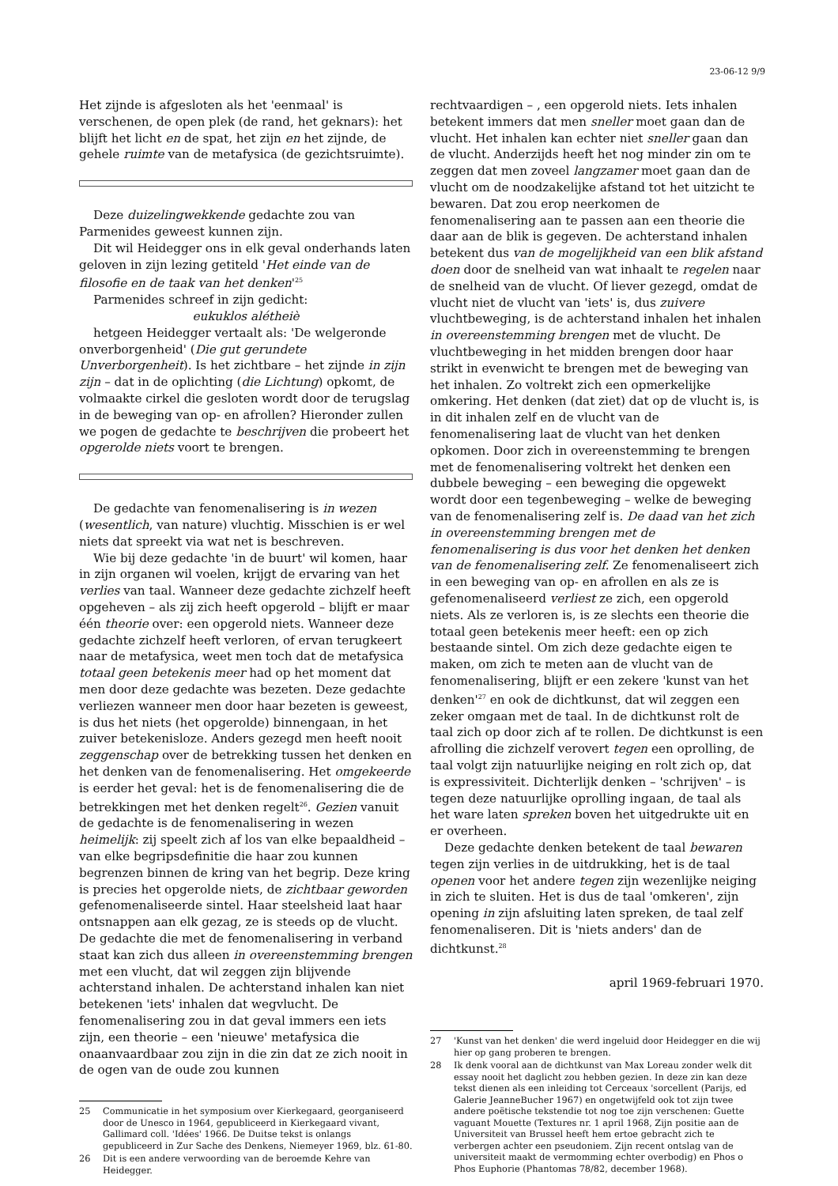23-06-12 9/9
Het zijnde is afgesloten als het 'eenmaal' is verschenen, de open plek (de rand, het geknars): het blijft het licht en de spat, het zijn en het zijnde, de gehele ruimte van de metafysica (de gezichtsruimte).
Deze duizelingwekkende gedachte zou van Parmenides geweest kunnen zijn.
Dit wil Heidegger ons in elk geval onderhands laten geloven in zijn lezing getiteld 'Het einde van de filosofie en de taak van het denken'<sup>25</sup>
Parmenides schreef in zijn gedicht:
eukuklos alétheiè
hetgeen Heidegger vertaalt als: 'De welgeronde onverborgenheid' (Die gut gerundete Unverborgenheit). Is het zichtbare – het zijnde in zijn zijn – dat in de oplichting (die Lichtung) opkomt, de volmaakte cirkel die gesloten wordt door de terugslag in de beweging van op- en afrollen? Hieronder zullen we pogen de gedachte te beschrijven die probeert het opgerolde niets voort te brengen.
De gedachte van fenomenalisering is in wezen (wesentlich, van nature) vluchtig. Misschien is er wel niets dat spreekt via wat net is beschreven.
Wie bij deze gedachte 'in de buurt' wil komen, haar in zijn organen wil voelen, krijgt de ervaring van het verlies van taal. Wanneer deze gedachte zichzelf heeft opgeheven – als zij zich heeft opgerold – blijft er maar één theorie over: een opgerold niets. Wanneer deze gedachte zichzelf heeft verloren, of ervan terugkeert naar de metafysica, weet men toch dat de metafysica totaal geen betekenis meer had op het moment dat men door deze gedachte was bezeten. Deze gedachte verliezen wanneer men door haar bezeten is geweest, is dus het niets (het opgerolde) binnengaan, in het zuiver betekenisloze. Anders gezegd men heeft nooit zeggenschap over de betrekking tussen het denken en het denken van de fenomenalisering. Het omgekeerde is eerder het geval: het is de fenomenalisering die de betrekkingen met het denken regelt<sup>26</sup>. Gezien vanuit de gedachte is de fenomenalisering in wezen heimelijk: zij speelt zich af los van elke bepaaldheid – van elke begripsdefinitie die haar zou kunnen begrenzen binnen de kring van het begrip. Deze kring is precies het opgerolde niets, de zichtbaar geworden gefenomenaliseerde sintel. Haar steelsheid laat haar ontsnappen aan elk gezag, ze is steeds op de vlucht. De gedachte die met de fenomenalisering in verband staat kan zich dus alleen in overeenstemming brengen met een vlucht, dat wil zeggen zijn blijvende achterstand inhalen. De achterstand inhalen kan niet betekenen 'iets' inhalen dat wegvlucht. De fenomenalisering zou in dat geval immers een iets zijn, een theorie – een 'nieuwe' metafysica die onaanvaardbaar zou zijn in die zin dat ze zich nooit in de ogen van de oude zou kunnen
25 Communicatie in het symposium over Kierkegaard, georganiseerd door de Unesco in 1964, gepubliceerd in Kierkegaard vivant, Gallimard coll. 'Idées' 1966. De Duitse tekst is onlangs gepubliceerd in Zur Sache des Denkens, Niemeyer 1969, blz. 61-80.
26 Dit is een andere verwoording van de beroemde Kehre van Heidegger.
rechtvaardigen – , een opgerold niets. Iets inhalen betekent immers dat men sneller moet gaan dan de vlucht. Het inhalen kan echter niet sneller gaan dan de vlucht. Anderzijds heeft het nog minder zin om te zeggen dat men zoveel langzamer moet gaan dan de vlucht om de noodzakelijke afstand tot het uitzicht te bewaren. Dat zou erop neerkomen de fenomenalisering aan te passen aan een theorie die daar aan de blik is gegeven. De achterstand inhalen betekent dus van de mogelijkheid van een blik afstand doen door de snelheid van wat inhaalt te regelen naar de snelheid van de vlucht. Of liever gezegd, omdat de vlucht niet de vlucht van 'iets' is, dus zuivere vluchtbeweging, is de achterstand inhalen het inhalen in overeenstemming brengen met de vlucht. De vluchtbeweging in het midden brengen door haar strikt in evenwicht te brengen met de beweging van het inhalen. Zo voltrekt zich een opmerkelijke omkering. Het denken (dat ziet) dat op de vlucht is, is in dit inhalen zelf en de vlucht van de fenomenalisering laat de vlucht van het denken opkomen. Door zich in overeenstemming te brengen met de fenomenalisering voltrekt het denken een dubbele beweging – een beweging die opgewekt wordt door een tegenbeweging – welke de beweging van de fenomenalisering zelf is. De daad van het zich in overeenstemming brengen met de fenomenalisering is dus voor het denken het denken van de fenomenalisering zelf. Ze fenomenaliseert zich in een beweging van op- en afrollen en als ze is gefenomenaliseerd verliest ze zich, een opgerold niets. Als ze verloren is, is ze slechts een theorie die totaal geen betekenis meer heeft: een op zich bestaande sintel. Om zich deze gedachte eigen te maken, om zich te meten aan de vlucht van de fenomenalisering, blijft er een zekere 'kunst van het denken'<sup>27</sup> en ook de dichtkunst, dat wil zeggen een zeker omgaan met de taal. In de dichtkunst rolt de taal zich op door zich af te rollen. De dichtkunst is een afrolling die zichzelf verovert tegen een oprolling, de taal volgt zijn natuurlijke neiging en rolt zich op, dat is expressiviteit. Dichterlijk denken – 'schrijven' – is tegen deze natuurlijke oprolling ingaan, de taal als het ware laten spreken boven het uitgedrukte uit en er overheen.
Deze gedachte denken betekent de taal bewaren tegen zijn verlies in de uitdrukking, het is de taal openen voor het andere tegen zijn wezenlijke neiging in zich te sluiten. Het is dus de taal 'omkeren', zijn opening in zijn afsluiting laten spreken, de taal zelf fenomenaliseren. Dit is 'niets anders' dan de dichtkunst.<sup>28</sup>
april 1969-februari 1970.
27 'Kunst van het denken' die werd ingeluid door Heidegger en die wij hier op gang proberen te brengen.
28 Ik denk vooral aan de dichtkunst van Max Loreau zonder welk dit essay nooit het daglicht zou hebben gezien. In deze zin kan deze tekst dienen als een inleiding tot Cerceaux 'sorcellent (Parijs, ed Galerie JeanneBucher 1967) en ongetwijfeld ook tot zijn twee andere poëtische tekstendie tot nog toe zijn verschenen: Guette vaguant Mouette (Textures nr. 1 april 1968, Zijn positie aan de Universiteit van Brussel heeft hem ertoe gebracht zich te verbergen achter een pseudoniem. Zijn recent ontslag van de universiteit maakt de vermomming echter overbodig) en Phos o Phos Euphorie (Phantomas 78/82, december 1968).